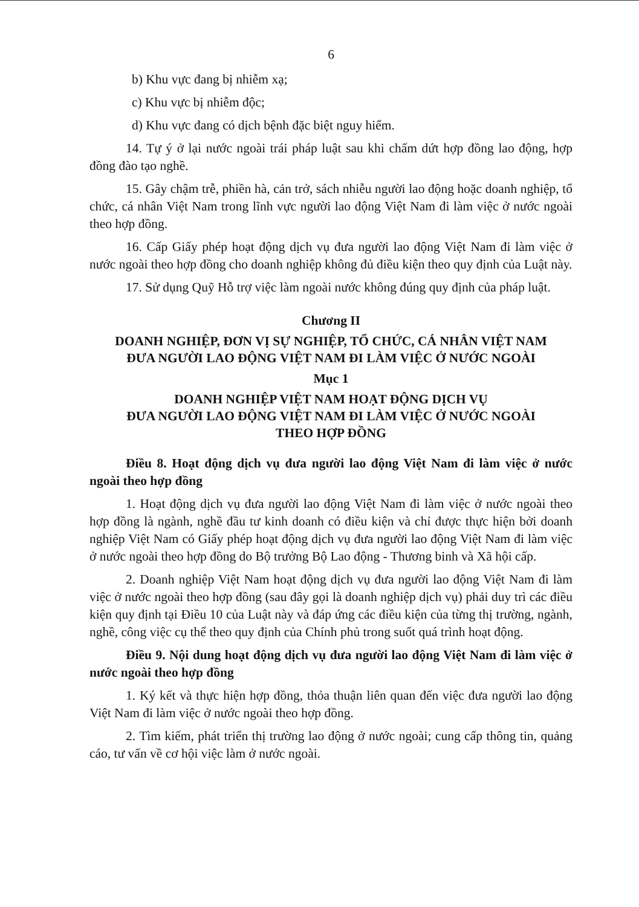6
b) Khu vực đang bị nhiễm xạ;
c) Khu vực bị nhiễm độc;
d) Khu vực đang có dịch bệnh đặc biệt nguy hiểm.
14. Tự ý ở lại nước ngoài trái pháp luật sau khi chấm dứt hợp đồng lao động, hợp đồng đào tạo nghề.
15. Gây chậm trễ, phiền hà, cản trở, sách nhiễu người lao động hoặc doanh nghiệp, tổ chức, cá nhân Việt Nam trong lĩnh vực người lao động Việt Nam đi làm việc ở nước ngoài theo hợp đồng.
16. Cấp Giấy phép hoạt động dịch vụ đưa người lao động Việt Nam đi làm việc ở nước ngoài theo hợp đồng cho doanh nghiệp không đủ điều kiện theo quy định của Luật này.
17. Sử dụng Quỹ Hỗ trợ việc làm ngoài nước không đúng quy định của pháp luật.
Chương II
DOANH NGHIỆP, ĐƠN VỊ SỰ NGHIỆP, TỔ CHỨC, CÁ NHÂN VIỆT NAM
ĐƯA NGƯỜI LAO ĐỘNG VIỆT NAM ĐI LÀM VIỆC Ở NƯỚC NGOÀI
Mục 1
DOANH NGHIỆP VIỆT NAM HOẠT ĐỘNG DỊCH VỤ
ĐƯA NGƯỜI LAO ĐỘNG VIỆT NAM ĐI LÀM VIỆC Ở NƯỚC NGOÀI
THEO HỢP ĐỒNG
Điều 8. Hoạt động dịch vụ đưa người lao động Việt Nam đi làm việc ở nước ngoài theo hợp đồng
1. Hoạt động dịch vụ đưa người lao động Việt Nam đi làm việc ở nước ngoài theo hợp đồng là ngành, nghề đầu tư kinh doanh có điều kiện và chỉ được thực hiện bởi doanh nghiệp Việt Nam có Giấy phép hoạt động dịch vụ đưa người lao động Việt Nam đi làm việc ở nước ngoài theo hợp đồng do Bộ trưởng Bộ Lao động - Thương binh và Xã hội cấp.
2. Doanh nghiệp Việt Nam hoạt động dịch vụ đưa người lao động Việt Nam đi làm việc ở nước ngoài theo hợp đồng (sau đây gọi là doanh nghiệp dịch vụ) phải duy trì các điều kiện quy định tại Điều 10 của Luật này và đáp ứng các điều kiện của từng thị trường, ngành, nghề, công việc cụ thể theo quy định của Chính phủ trong suốt quá trình hoạt động.
Điều 9. Nội dung hoạt động dịch vụ đưa người lao động Việt Nam đi làm việc ở nước ngoài theo hợp đồng
1. Ký kết và thực hiện hợp đồng, thỏa thuận liên quan đến việc đưa người lao động Việt Nam đi làm việc ở nước ngoài theo hợp đồng.
2. Tìm kiếm, phát triển thị trường lao động ở nước ngoài; cung cấp thông tin, quảng cáo, tư vấn về cơ hội việc làm ở nước ngoài.